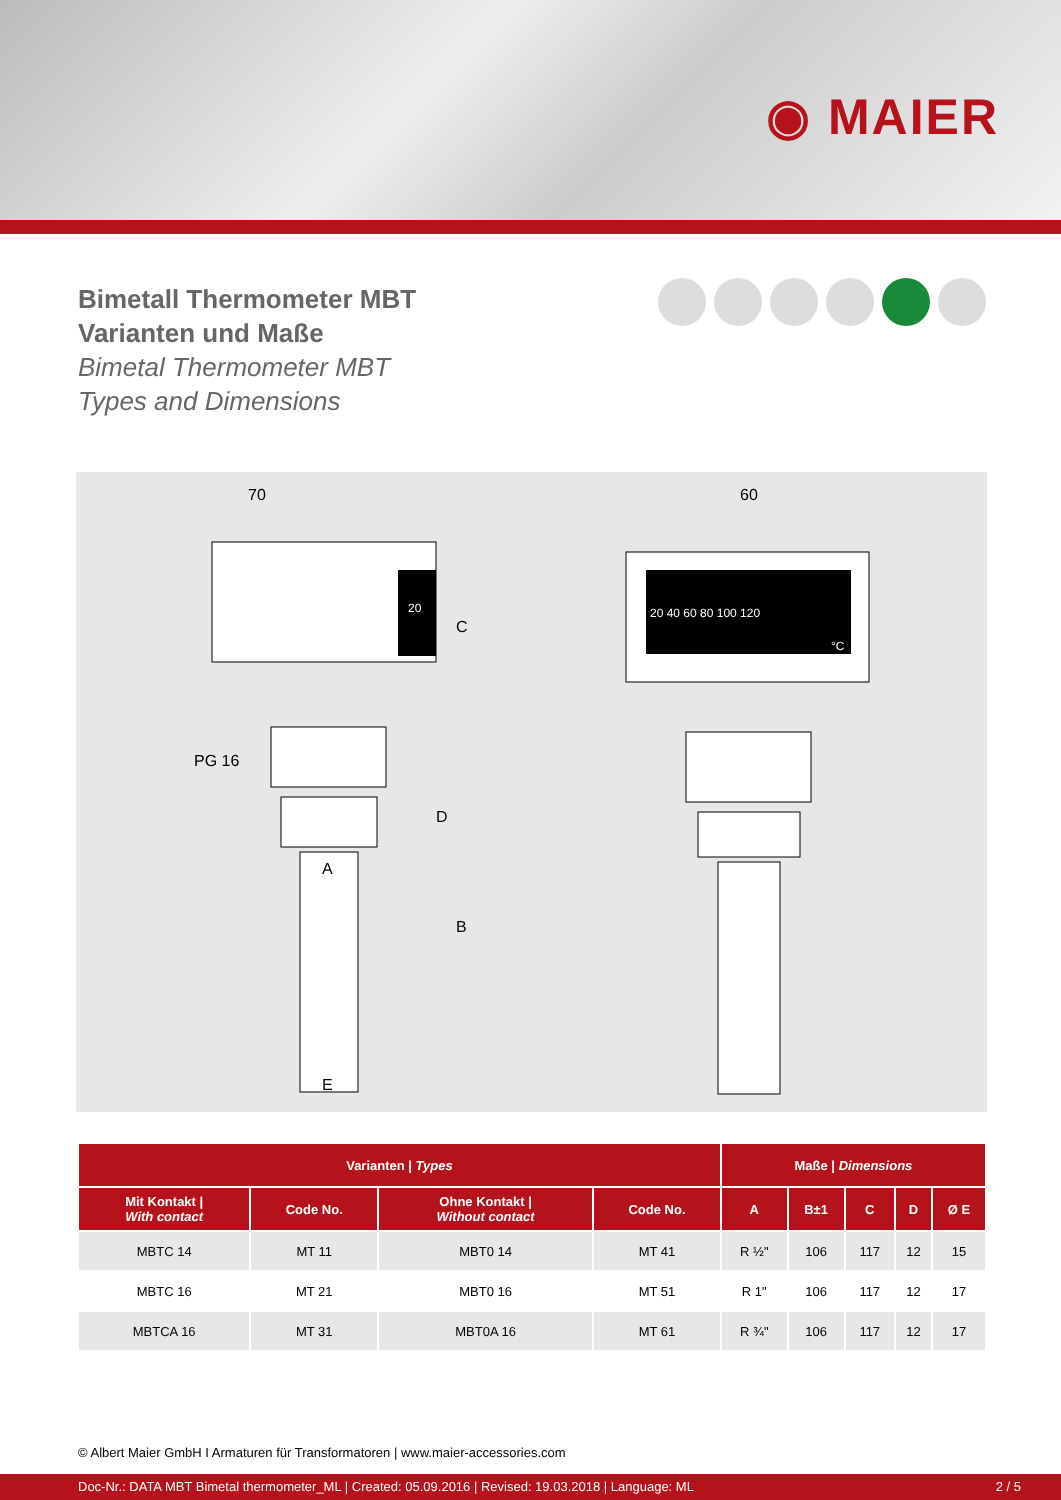◉ MAIER
Bimetall Thermometer MBT
Varianten und Maße
Bimetal Thermometer MBT
Types and Dimensions
70
60
20
PG 16
A
E
D
B
C
20 40 60 80 100 120
°C
| Varianten / Types | | | | Maße / Dimensions | | | | |
| --- | --- | --- | --- | --- | --- | --- | --- | --- |
| Mit Kontakt / With contact | Code No. | Ohne Kontakt / Without contact | Code No. | A | B±1 | C | D | Ø E |
| MBTC 14 | MT 11 | MBT0 14 | MT 41 | R ½" | 106 | 117 | 12 | 15 |
| MBTC 16 | MT 21 | MBT0 16 | MT 51 | R 1" | 106 | 117 | 12 | 17 |
| MBTCA 16 | MT 31 | MBT0A 16 | MT 61 | R ¾" | 106 | 117 | 12 | 17 |
© Albert Maier GmbH I Armaturen für Transformatoren | www.maier-accessories.com
Doc-Nr.: DATA MBT Bimetal thermometer_ML | Created: 05.09.2016 | Revised: 19.03.2018 | Language: ML 2 / 5